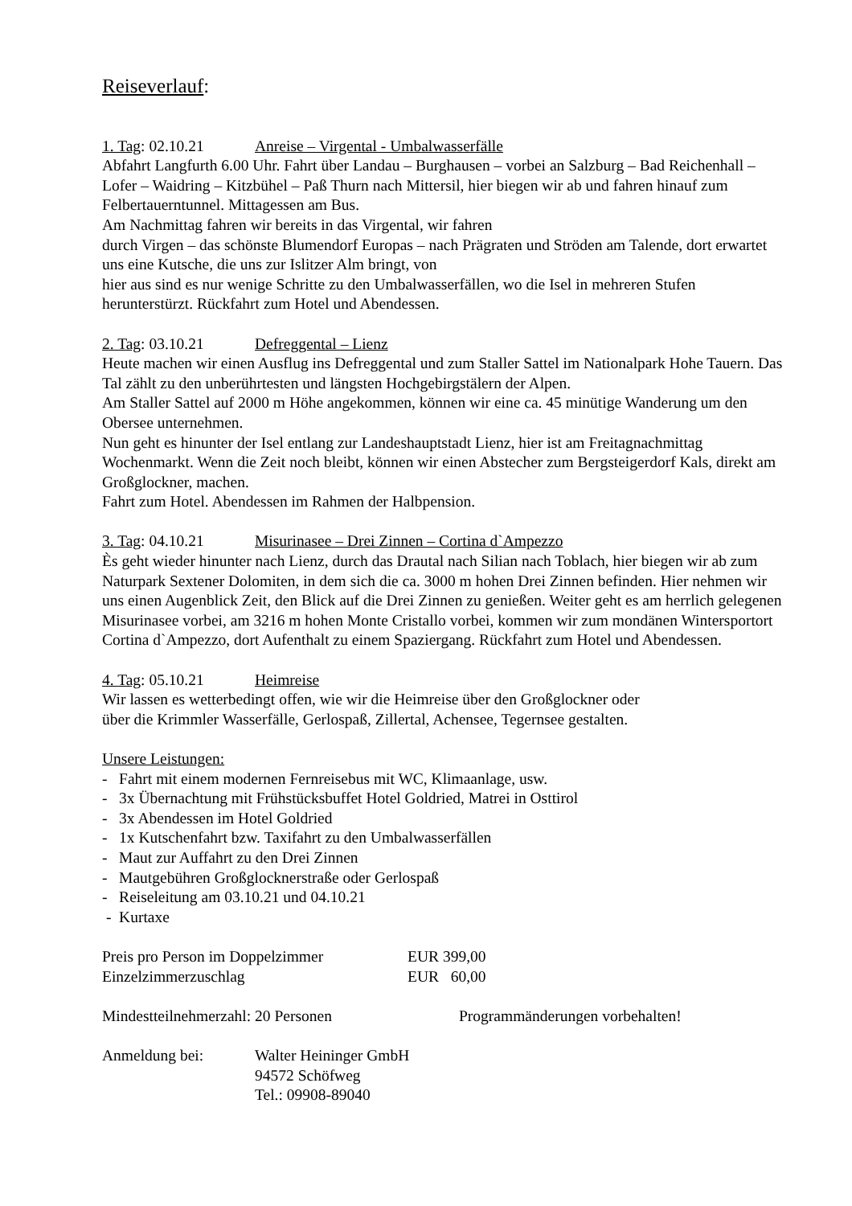Reiseverlauf:
1. Tag: 02.10.21 Anreise – Virgental - Umbalwasserfälle
Abfahrt Langfurth 6.00 Uhr. Fahrt über Landau – Burghausen – vorbei an Salzburg – Bad Reichenhall – Lofer – Waidring – Kitzbühel – Paß Thurn nach Mittersil, hier biegen wir ab und fahren hinauf zum Felbertauerntunnel. Mittagessen am Bus.
Am Nachmittag fahren wir bereits in das Virgental, wir fahren
durch Virgen – das schönste Blumendorf Europas – nach Prägraten und Ströden am Talende, dort erwartet uns eine Kutsche, die uns zur Islitzer Alm bringt, von
hier aus sind es nur wenige Schritte zu den Umbalwasserfällen, wo die Isel in mehreren Stufen herunterstürzt. Rückfahrt zum Hotel und Abendessen.
2. Tag: 03.10.21 Defreggental – Lienz
Heute machen wir einen Ausflug ins Defreggental und zum Staller Sattel im Nationalpark Hohe Tauern. Das Tal zählt zu den unberührtesten und längsten Hochgebirgstälern der Alpen.
Am Staller Sattel auf 2000 m Höhe angekommen, können wir eine ca. 45 minütige Wanderung um den Obersee unternehmen.
Nun geht es hinunter der Isel entlang zur Landeshauptstadt Lienz, hier ist am Freitagnachmittag Wochenmarkt. Wenn die Zeit noch bleibt, können wir einen Abstecher zum Bergsteigerdorf Kals, direkt am Großglockner, machen.
Fahrt zum Hotel. Abendessen im Rahmen der Halbpension.
3. Tag: 04.10.21 Misurinasee – Drei Zinnen – Cortina d`Ampezzo
Ès geht wieder hinunter nach Lienz, durch das Drautal nach Silian nach Toblach, hier biegen wir ab zum Naturpark Sextener Dolomiten, in dem sich die ca. 3000 m hohen Drei Zinnen befinden. Hier nehmen wir uns einen Augenblick Zeit, den Blick auf die Drei Zinnen zu genießen. Weiter geht es am herrlich gelegenen Misurinasee vorbei, am 3216 m hohen Monte Cristallo vorbei, kommen wir zum mondänen Wintersportort Cortina d`Ampezzo, dort Aufenthalt zu einem Spaziergang. Rückfahrt zum Hotel und Abendessen.
4. Tag: 05.10.21 Heimreise
Wir lassen es wetterbedingt offen, wie wir die Heimreise über den Großglockner oder
über die Krimmler Wasserfälle, Gerlospaß, Zillertal, Achensee, Tegernsee gestalten.
Unsere Leistungen:
- Fahrt mit einem modernen Fernreisebus mit WC, Klimaanlage, usw.
- 3x Übernachtung mit Frühstücksbuffet Hotel Goldried, Matrei in Osttirol
- 3x Abendessen im Hotel Goldried
- 1x Kutschenfahrt bzw. Taxifahrt zu den Umbalwasserfällen
- Maut zur Auffahrt zu den Drei Zinnen
- Mautgebühren Großglocknerstraße oder Gerlospaß
- Reiseleitung am 03.10.21 und 04.10.21
- Kurtaxe
Preis pro Person im Doppelzimmer EUR 399,00
Einzelzimmerzuschlag EUR 60,00
Mindestteilnehmerzahl: 20 Personen Programmänderungen vorbehalten!
Anmeldung bei: Walter Heininger GmbH
94572 Schöfweg
Tel.: 09908-89040